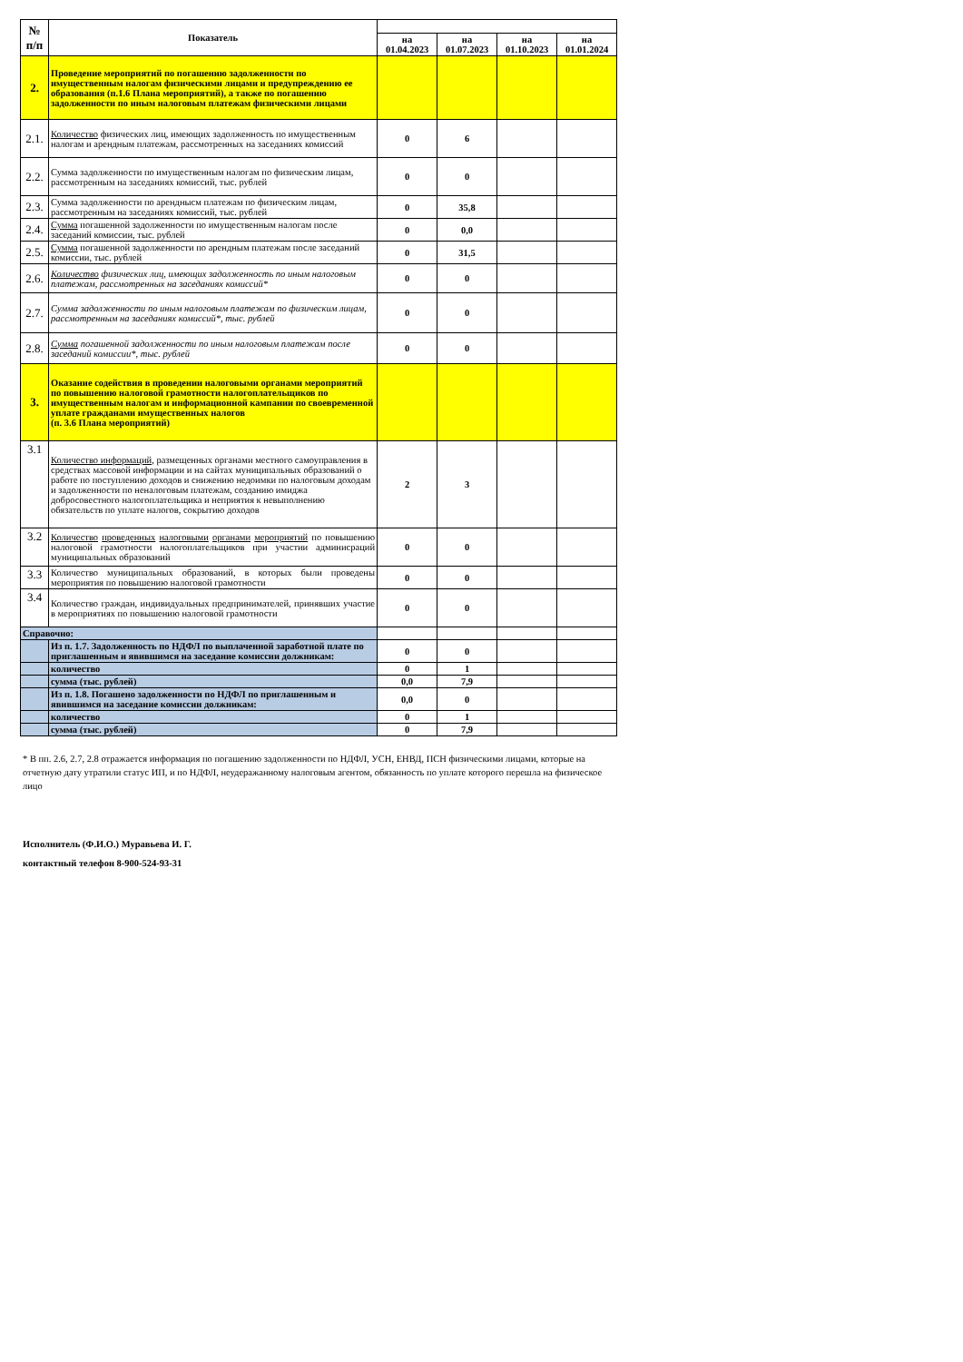| № п/п | Показатель | | | | |
| --- | --- | --- | --- | --- | --- |
| | | на 01.04.2023 | на 01.07.2023 | на 01.10.2023 | на 01.01.2024 |
| 2. | Проведение мероприятий по погашению задолженности по имущественным налогам физическими лицами и предупреждению ее образования (п.1.6 Плана мероприятий), а также по погашению задолженности по иным налоговым платежам физическими лицами | | | | |
| 2.1. | Количество физических лиц, имеющих задолженность по имущественным налогам и арендным платежам, рассмотренных на заседаниях комиссий | 0 | 6 | | |
| 2.2. | Сумма задолженности по имущественным налогам по физическим лицам, рассмотренным на заседаниях комиссий, тыс. рублей | 0 | 0 | | |
| 2.3. | Сумма задолженности по арендныс­м платежам по физическим лицам, рассмотренным на заседаниях комиссий, тыс. рублей | 0 | 35,8 | | |
| 2.4. | Сумма погашенной задолженности по имущественным налогам после заседаний комиссии, тыс. рублей | 0 | 0,0 | | |
| 2.5. | Сумма погашенной задолженности по арендным платежам после заседаний комиссии, тыс. рублей | 0 | 31,5 | | |
| 2.6. | Количество физических лиц, имеющих задолженность по иным налоговым платежам, рассмотренных на заседаниях комиссий* | 0 | 0 | | |
| 2.7. | Сумма задолженности по иным налоговым платежам по физическим лицам, рассмотренным на заседаниях комиссий*, тыс. рублей | 0 | 0 | | |
| 2.8. | Сумма погашенной задолженности по иным налоговым платежам после заседаний комиссии*, тыс. рублей | 0 | 0 | | |
| 3. | Оказание содействия в проведении налоговыми органами мероприятий по повышению налоговой грамотности налогоплательщиков по имущественным налогам и информационной кампании по своевременной уплате гражданами имущественных налогов (п. 3.6 Плана мероприятий) | | | | |
| 3.1 | Количество информаций, размещенных органами местного самоуправления в средствах массовой информации и на сайтах муниципальных образований о работе по поступлению доходов и снижению недоимки по налоговым доходам и задолженности по неналоговым платежам, созданию имиджа добросовестного налогоплательщика и неприятия к невыполнению обязательств по уплате налогов, сокрытию доходов | 2 | 3 | | |
| 3.2 | Количество проведенных налоговыми органами мероприятий по повышению налоговой грамотности налогоплательщиков при участии админисраций муниципальных образований | 0 | 0 | | |
| 3.3 | Количество муниципальных образований, в которых были проведены мероприятия по повышению налоговой грамотности | 0 | 0 | | |
| 3.4 | Количество граждан, индивидуальных предпринимателей, принявших участие в мероприятиях по повышению налоговой грамотности | 0 | 0 | | |
| Справочно: | | | | | |
| | Из п. 1.7. Задолженность по НДФЛ по выплаченной заработной плате по приглашенным и явившимся на заседание комиссии должникам: | 0 | 0 | | |
| | количество | 0 | 1 | | |
| | сумма (тыс. рублей) | 0,0 | 7,9 | | |
| | Из п. 1.8. Погашено задолженности по НДФЛ по приглашенным и явившимся на заседание комиссии должникам: | 0,0 | 0 | | |
| | количество | 0 | 1 | | |
| | сумма (тыс. рублей) | 0 | 7,9 | | |
* В пп. 2.6, 2.7, 2.8 отражается информация по погашению задолженности по НДФЛ, УСН, ЕНВД, ПСН физическими лицами, которые на отчетную дату утратили статус ИП, и по НДФЛ, неудеражанному налоговым агентом, обязанность по уплате которого перешла на физическое лицо
Исполнитель (Ф.И.О.) Муравьева И. Г.
контактный телефон 8-900-524-93-31